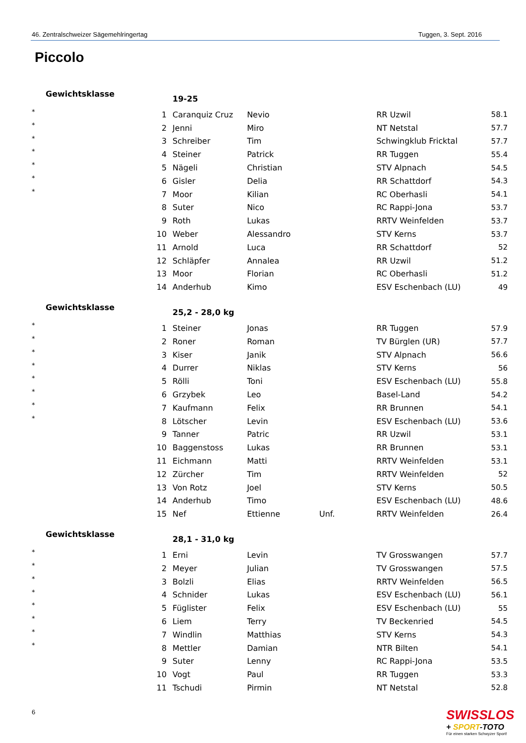46. Zentralschweizer Sägemehlringertag Tuggen, 3. Sept. 2016
Piccolo
| Gewichtsklasse | | 19-25 | | | | |
| * | 1 | Caranquiz Cruz | Nevio | | RR Uzwil | 58.1 |
| * | 2 | Jenni | Miro | | NT Netstal | 57.7 |
| * | 3 | Schreiber | Tim | | Schwingklub Fricktal | 57.7 |
| * | 4 | Steiner | Patrick | | RR Tuggen | 55.4 |
| * | 5 | Nägeli | Christian | | STV Alpnach | 54.5 |
| * | 6 | Gisler | Delia | | RR Schattdorf | 54.3 |
| * | 7 | Moor | Kilian | | RC Oberhasli | 54.1 |
| | 8 | Suter | Nico | | RC Rappi-Jona | 53.7 |
| | 9 | Roth | Lukas | | RRTV Weinfelden | 53.7 |
| | 10 | Weber | Alessandro | | STV Kerns | 53.7 |
| | 11 | Arnold | Luca | | RR Schattdorf | 52 |
| | 12 | Schläpfer | Annalea | | RR Uzwil | 51.2 |
| | 13 | Moor | Florian | | RC Oberhasli | 51.2 |
| | 14 | Anderhub | Kimo | | ESV Eschenbach (LU) | 49 |
| Gewichtsklasse | | 25,2 - 28,0 kg | | | | |
| * | 1 | Steiner | Jonas | | RR Tuggen | 57.9 |
| * | 2 | Roner | Roman | | TV Bürglen (UR) | 57.7 |
| * | 3 | Kiser | Janik | | STV Alpnach | 56.6 |
| * | 4 | Durrer | Niklas | | STV Kerns | 56 |
| * | 5 | Rölli | Toni | | ESV Eschenbach (LU) | 55.8 |
| * | 6 | Grzybek | Leo | | Basel-Land | 54.2 |
| * | 7 | Kaufmann | Felix | | RR Brunnen | 54.1 |
| * | 8 | Lötscher | Levin | | ESV Eschenbach (LU) | 53.6 |
| | 9 | Tanner | Patric | | RR Uzwil | 53.1 |
| | 10 | Baggenstoss | Lukas | | RR Brunnen | 53.1 |
| | 11 | Eichmann | Matti | | RRTV Weinfelden | 53.1 |
| | 12 | Zürcher | Tim | | RRTV Weinfelden | 52 |
| | 13 | Von Rotz | Joel | | STV Kerns | 50.5 |
| | 14 | Anderhub | Timo | | ESV Eschenbach (LU) | 48.6 |
| | 15 | Nef | Ettienne | Unf. | RRTV Weinfelden | 26.4 |
| Gewichtsklasse | | 28,1 - 31,0 kg | | | | |
| * | 1 | Erni | Levin | | TV Grosswangen | 57.7 |
| * | 2 | Meyer | Julian | | TV Grosswangen | 57.5 |
| * | 3 | Bolzli | Elias | | RRTV Weinfelden | 56.5 |
| * | 4 | Schnider | Lukas | | ESV Eschenbach (LU) | 56.1 |
| * | 5 | Füglister | Felix | | ESV Eschenbach (LU) | 55 |
| * | 6 | Liem | Terry | | TV Beckenried | 54.5 |
| * | 7 | Windlin | Matthias | | STV Kerns | 54.3 |
| * | 8 | Mettler | Damian | | NTR Bilten | 54.1 |
| | 9 | Suter | Lenny | | RC Rappi-Jona | 53.5 |
| | 10 | Vogt | Paul | | RR Tuggen | 53.3 |
| | 11 | Tschudi | Pirmin | | NT Netstal | 52.8 |
6
SWISSLOS
+ SPORT-TOTO
Für einen starken Schwyzer Sport!